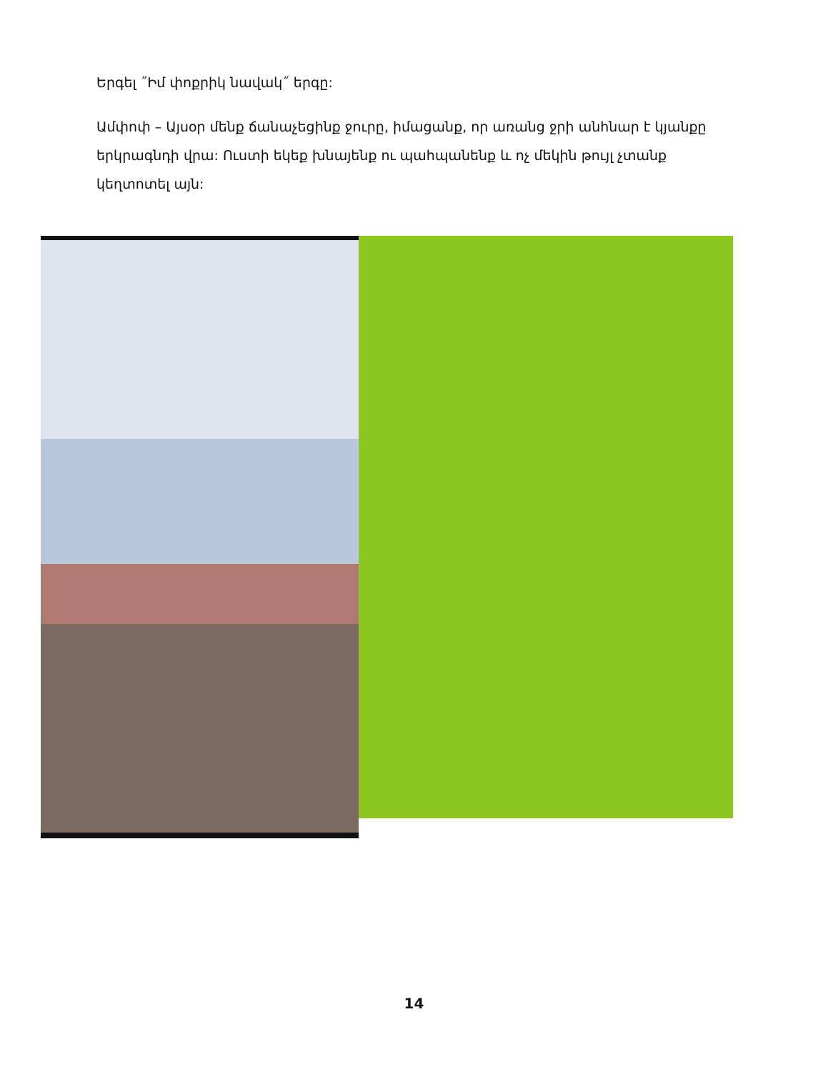Երգել ˝Իմ փոքրիկ նավակ˝ երգը:
Ամփոփ – Այսօր մենք ճանաչեցինք ջուրը, իմացանք, որ առանց ջրի անհնար է կյանքը երկրագնդի վրա: Ուստի եկեք խնայենք ու պահպանենք և ոչ մեկին թույլ չտանք կեղտոտել այն:
14